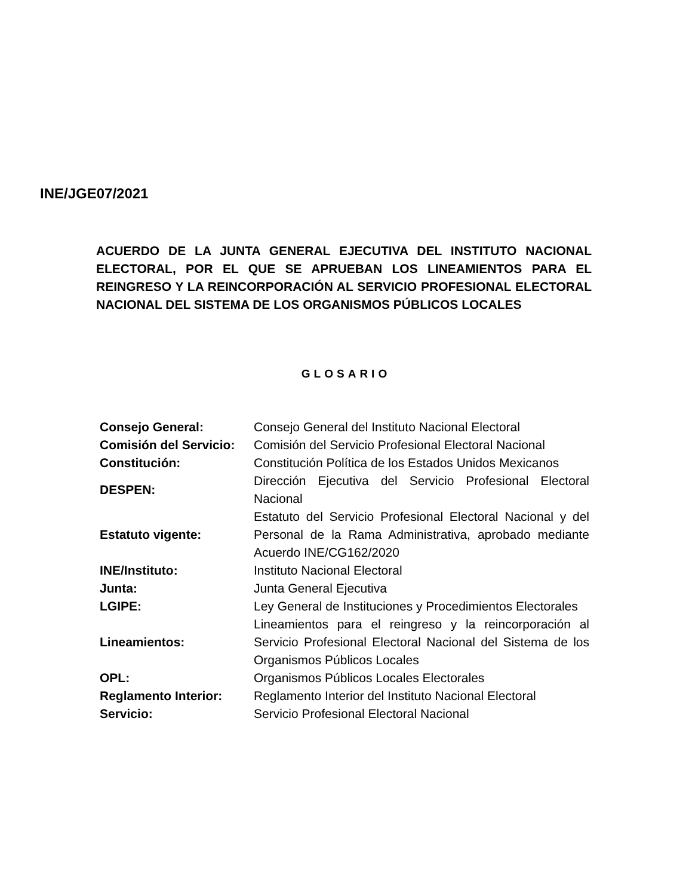INE/JGE07/2021
ACUERDO DE LA JUNTA GENERAL EJECUTIVA DEL INSTITUTO NACIONAL ELECTORAL, POR EL QUE SE APRUEBAN LOS LINEAMIENTOS PARA EL REINGRESO Y LA REINCORPORACIÓN AL SERVICIO PROFESIONAL ELECTORAL NACIONAL DEL SISTEMA DE LOS ORGANISMOS PÚBLICOS LOCALES
GLOSARIO
| Consejo General: | Consejo General del Instituto Nacional Electoral |
| Comisión del Servicio: | Comisión del Servicio Profesional Electoral Nacional |
| Constitución: | Constitución Política de los Estados Unidos Mexicanos |
| DESPEN: | Dirección Ejecutiva del Servicio Profesional Electoral Nacional |
| Estatuto vigente: | Estatuto del Servicio Profesional Electoral Nacional y del Personal de la Rama Administrativa, aprobado mediante Acuerdo INE/CG162/2020 |
| INE/Instituto: | Instituto Nacional Electoral |
| Junta: | Junta General Ejecutiva |
| LGIPE: | Ley General de Instituciones y Procedimientos Electorales |
| Lineamientos: | Lineamientos para el reingreso y la reincorporación al Servicio Profesional Electoral Nacional del Sistema de los Organismos Públicos Locales |
| OPL: | Organismos Públicos Locales Electorales |
| Reglamento Interior: | Reglamento Interior del Instituto Nacional Electoral |
| Servicio: | Servicio Profesional Electoral Nacional |